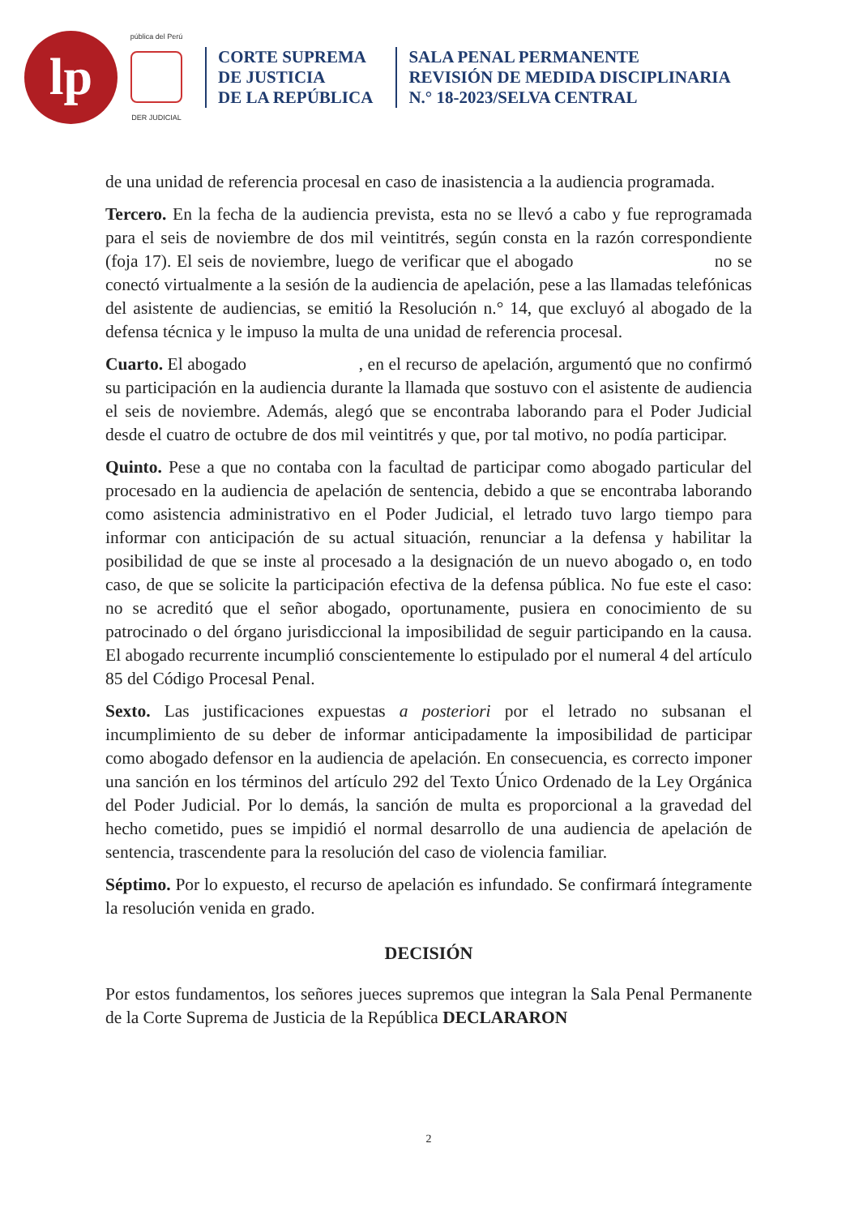lp
pública del Perú
DER JUDICIAL
CORTE SUPREMA
DE JUSTICIA
DE LA REPÚBLICA
SALA PENAL PERMANENTE
REVISIÓN DE MEDIDA DISCIPLINARIA
N.° 18-2023/SELVA CENTRAL
de una unidad de referencia procesal en caso de inasistencia a la audiencia programada.
Tercero. En la fecha de la audiencia prevista, esta no se llevó a cabo y fue reprogramada para el seis de noviembre de dos mil veintitrés, según consta en la razón correspondiente (foja 17). El seis de noviembre, luego de verificar que el abogado no se conectó virtualmente a la sesión de la audiencia de apelación, pese a las llamadas telefónicas del asistente de audiencias, se emitió la Resolución n.° 14, que excluyó al abogado de la defensa técnica y le impuso la multa de una unidad de referencia procesal.
Cuarto. El abogado , en el recurso de apelación, argumentó que no confirmó su participación en la audiencia durante la llamada que sostuvo con el asistente de audiencia el seis de noviembre. Además, alegó que se encontraba laborando para el Poder Judicial desde el cuatro de octubre de dos mil veintitrés y que, por tal motivo, no podía participar.
Quinto. Pese a que no contaba con la facultad de participar como abogado particular del procesado en la audiencia de apelación de sentencia, debido a que se encontraba laborando como asistencia administrativo en el Poder Judicial, el letrado tuvo largo tiempo para informar con anticipación de su actual situación, renunciar a la defensa y habilitar la posibilidad de que se inste al procesado a la designación de un nuevo abogado o, en todo caso, de que se solicite la participación efectiva de la defensa pública. No fue este el caso: no se acreditó que el señor abogado, oportunamente, pusiera en conocimiento de su patrocinado o del órgano jurisdiccional la imposibilidad de seguir participando en la causa. El abogado recurrente incumplió conscientemente lo estipulado por el numeral 4 del artículo 85 del Código Procesal Penal.
Sexto. Las justificaciones expuestas a posteriori por el letrado no subsanan el incumplimiento de su deber de informar anticipadamente la imposibilidad de participar como abogado defensor en la audiencia de apelación. En consecuencia, es correcto imponer una sanción en los términos del artículo 292 del Texto Único Ordenado de la Ley Orgánica del Poder Judicial. Por lo demás, la sanción de multa es proporcional a la gravedad del hecho cometido, pues se impidió el normal desarrollo de una audiencia de apelación de sentencia, trascendente para la resolución del caso de violencia familiar.
Séptimo. Por lo expuesto, el recurso de apelación es infundado. Se confirmará íntegramente la resolución venida en grado.
DECISIÓN
Por estos fundamentos, los señores jueces supremos que integran la Sala Penal Permanente de la Corte Suprema de Justicia de la República DECLARARON
2